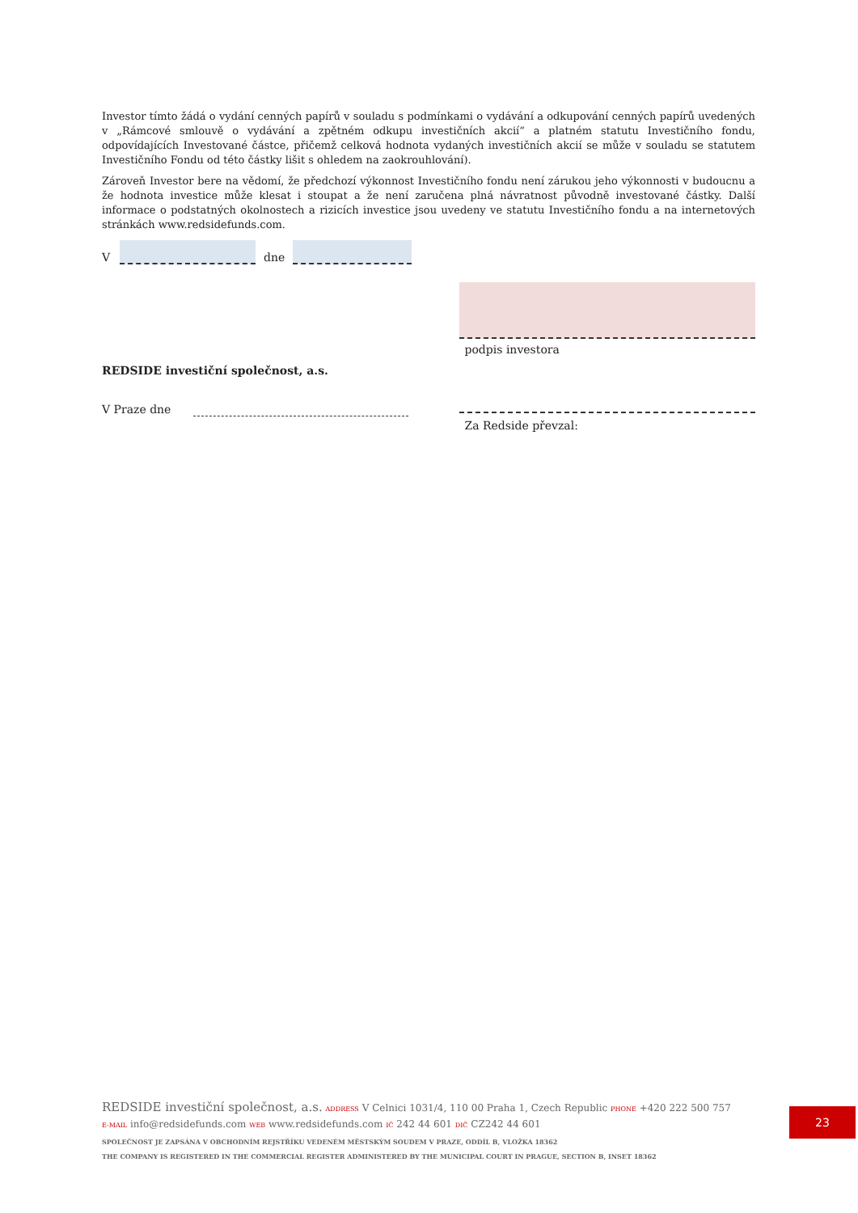Investor tímto žádá o vydání cenných papírů v souladu s podmínkami o vydávání a odkupování cenných papírů uvedených v „Rámcové smlouvě o vydávání a zpětném odkupu investičních akcií“ a platném statutu Investičního fondu, odpovídajících Investované částce, přičemž celková hodnota vydaných investičních akcií se může v souladu se statutem Investičního Fondu od této částky lišit s ohledem na zaokrouhlování).
Zároveň Investor bere na vědomí, že předchozí výkonnost Investičního fondu není zárukou jeho výkonnosti v budoucnu a že hodnota investice může klesat i stoupat a že není zaručena plná návratnost původně investované částky. Další informace o podstatných okolnostech a rizicích investice jsou uvedeny ve statutu Investičního fondu a na internetových stránkách www.redsidefunds.com.
V
dne
REDSIDE investiční společnost, a.s.
V Praze dne
podpis investora
Za Redside převzal:
REDSIDE investiční společnost, a.s. ADDRESS V Celnici 1031/4, 110 00 Praha 1, Czech Republic PHONE +420 222 500 757
E-MAIL info@redsidefunds.com WEB www.redsidefunds.com IČ 242 44 601 DIČ CZ242 44 601
SPOLEČNOST JE ZAPSÁNA V OBCHODNÍM REJSTŘÍKU VEDENÉM MĚSTSKÝM SOUDEM V PRAZE, ODDÍL B, VLOŽKA 18362
THE COMPANY IS REGISTERED IN THE COMMERCIAL REGISTER ADMINISTERED BY THE MUNICIPAL COURT IN PRAGUE, SECTION B, INSET 18362
23